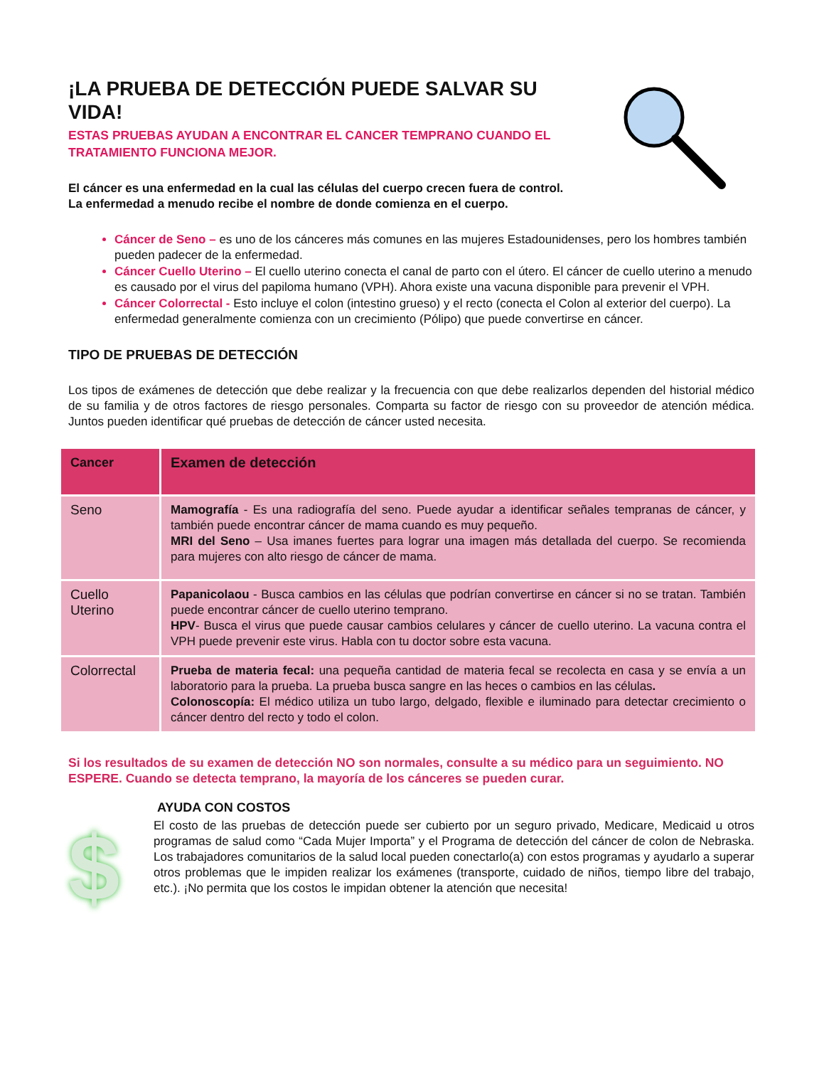¡LA PRUEBA DE DETECCIÓN PUEDE SALVAR SU VIDA!
ESTAS PRUEBAS AYUDAN A ENCONTRAR EL CANCER TEMPRANO CUANDO EL TRATAMIENTO FUNCIONA MEJOR.
El cáncer es una enfermedad en la cual las células del cuerpo crecen fuera de control. La enfermedad a menudo recibe el nombre de donde comienza en el cuerpo.
Cáncer de Seno – es uno de los cánceres más comunes en las mujeres Estadounidenses, pero los hombres también pueden padecer de la enfermedad.
Cáncer Cuello Uterino – El cuello uterino conecta el canal de parto con el útero. El cáncer de cuello uterino a menudo es causado por el virus del papiloma humano (VPH). Ahora existe una vacuna disponible para prevenir el VPH.
Cáncer Colorrectal - Esto incluye el colon (intestino grueso) y el recto (conecta el Colon al exterior del cuerpo). La enfermedad generalmente comienza con un crecimiento (Pólipo) que puede convertirse en cáncer.
TIPO DE PRUEBAS DE DETECCIÓN
Los tipos de exámenes de detección que debe realizar y la frecuencia con que debe realizarlos dependen del historial médico de su familia y de otros factores de riesgo personales. Comparta su factor de riesgo con su proveedor de atención médica. Juntos pueden identificar qué pruebas de detección de cáncer usted necesita.
| Cancer | Examen de detección |
| --- | --- |
| Seno | Mamografía - Es una radiografía del seno. Puede ayudar a identificar señales tempranas de cáncer, y también puede encontrar cáncer de mama cuando es muy pequeño. MRI del Seno – Usa imanes fuertes para lograr una imagen más detallada del cuerpo. Se recomienda para mujeres con alto riesgo de cáncer de mama. |
| Cuello Uterino | Papanicolaou - Busca cambios en las células que podrían convertirse en cáncer si no se tratan. También puede encontrar cáncer de cuello uterino temprano. HPV - Busca el virus que puede causar cambios celulares y cáncer de cuello uterino. La vacuna contra el VPH puede prevenir este virus. Habla con tu doctor sobre esta vacuna. |
| Colorrectal | Prueba de materia fecal: una pequeña cantidad de materia fecal se recolecta en casa y se envía a un laboratorio para la prueba. La prueba busca sangre en las heces o cambios en las células . Colonoscopía: El médico utiliza un tubo largo, delgado, flexible e iluminado para detectar crecimiento o cáncer dentro del recto y todo el colon. |
Si los resultados de su examen de detección NO son normales, consulte a su médico para un seguimiento. NO ESPERE. Cuando se detecta temprano, la mayoría de los cánceres se pueden curar.
$
AYUDA CON COSTOS
El costo de las pruebas de detección puede ser cubierto por un seguro privado, Medicare, Medicaid u otros programas de salud como “Cada Mujer Importa” y el Programa de detección del cáncer de colon de Nebraska. Los trabajadores comunitarios de la salud local pueden conectarlo(a) con estos programas y ayudarlo a superar otros problemas que le impiden realizar los exámenes (transporte, cuidado de niños, tiempo libre del trabajo, etc.). ¡No permita que los costos le impidan obtener la atención que necesita!